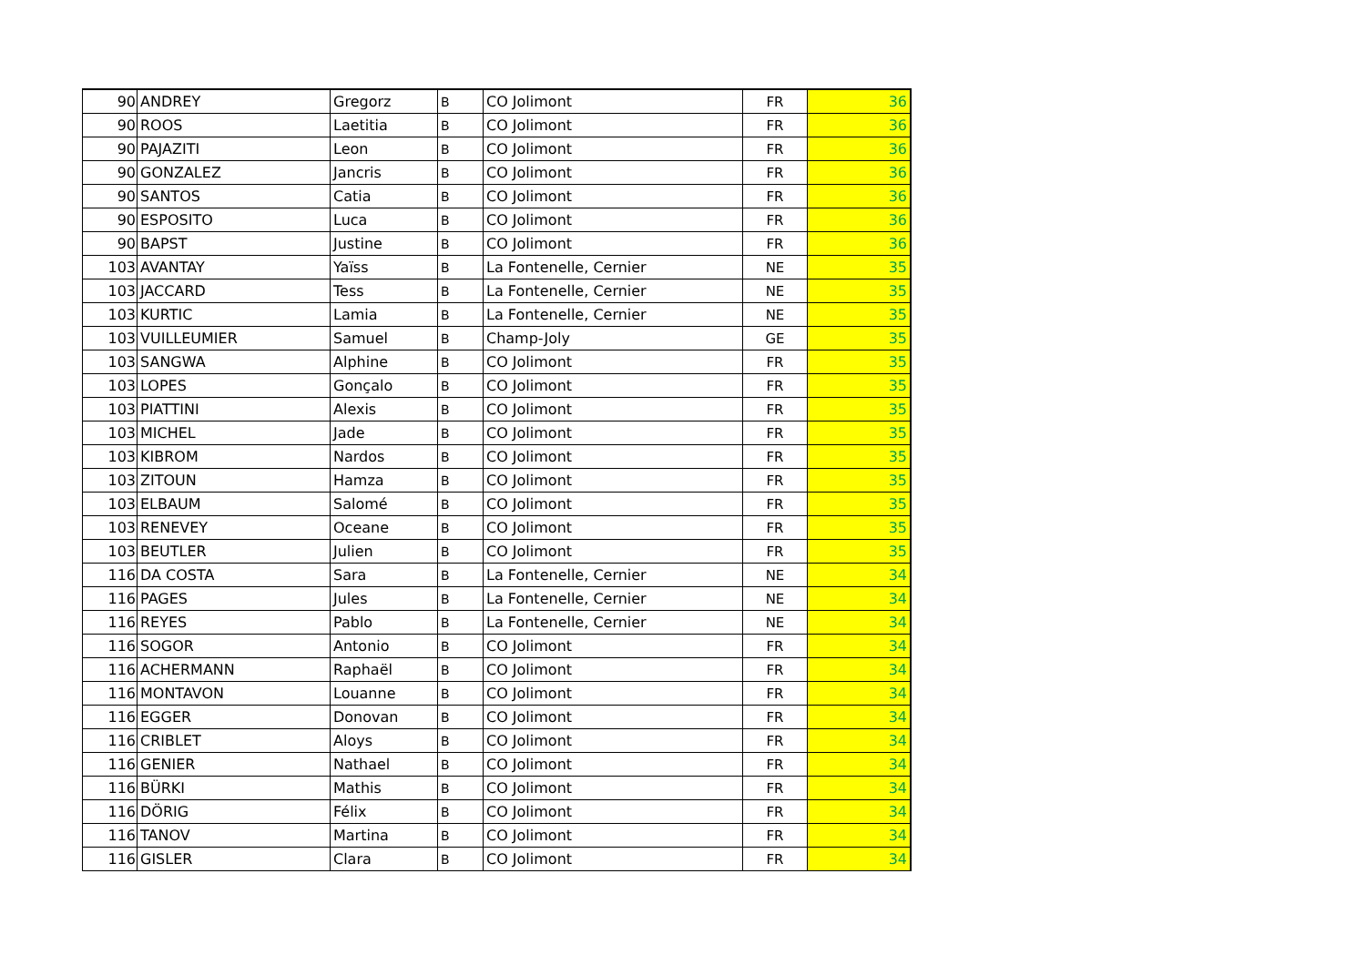| 90 | ANDREY | Gregorz | B | CO Jolimont | FR | 36 |
| 90 | ROOS | Laetitia | B | CO Jolimont | FR | 36 |
| 90 | PAJAZITI | Leon | B | CO Jolimont | FR | 36 |
| 90 | GONZALEZ | Jancris | B | CO Jolimont | FR | 36 |
| 90 | SANTOS | Catia | B | CO Jolimont | FR | 36 |
| 90 | ESPOSITO | Luca | B | CO Jolimont | FR | 36 |
| 90 | BAPST | Justine | B | CO Jolimont | FR | 36 |
| 103 | AVANTAY | Yaïss | B | La Fontenelle, Cernier | NE | 35 |
| 103 | JACCARD | Tess | B | La Fontenelle, Cernier | NE | 35 |
| 103 | KURTIC | Lamia | B | La Fontenelle, Cernier | NE | 35 |
| 103 | VUILLEUMIER | Samuel | B | Champ-Joly | GE | 35 |
| 103 | SANGWA | Alphine | B | CO Jolimont | FR | 35 |
| 103 | LOPES | Gonçalo | B | CO Jolimont | FR | 35 |
| 103 | PIATTINI | Alexis | B | CO Jolimont | FR | 35 |
| 103 | MICHEL | Jade | B | CO Jolimont | FR | 35 |
| 103 | KIBROM | Nardos | B | CO Jolimont | FR | 35 |
| 103 | ZITOUN | Hamza | B | CO Jolimont | FR | 35 |
| 103 | ELBAUM | Salomé | B | CO Jolimont | FR | 35 |
| 103 | RENEVEY | Oceane | B | CO Jolimont | FR | 35 |
| 103 | BEUTLER | Julien | B | CO Jolimont | FR | 35 |
| 116 | DA COSTA | Sara | B | La Fontenelle, Cernier | NE | 34 |
| 116 | PAGES | Jules | B | La Fontenelle, Cernier | NE | 34 |
| 116 | REYES | Pablo | B | La Fontenelle, Cernier | NE | 34 |
| 116 | SOGOR | Antonio | B | CO Jolimont | FR | 34 |
| 116 | ACHERMANN | Raphaël | B | CO Jolimont | FR | 34 |
| 116 | MONTAVON | Louanne | B | CO Jolimont | FR | 34 |
| 116 | EGGER | Donovan | B | CO Jolimont | FR | 34 |
| 116 | CRIBLET | Aloys | B | CO Jolimont | FR | 34 |
| 116 | GENIER | Nathael | B | CO Jolimont | FR | 34 |
| 116 | BÜRKI | Mathis | B | CO Jolimont | FR | 34 |
| 116 | DÖRIG | Félix | B | CO Jolimont | FR | 34 |
| 116 | TANOV | Martina | B | CO Jolimont | FR | 34 |
| 116 | GISLER | Clara | B | CO Jolimont | FR | 34 |